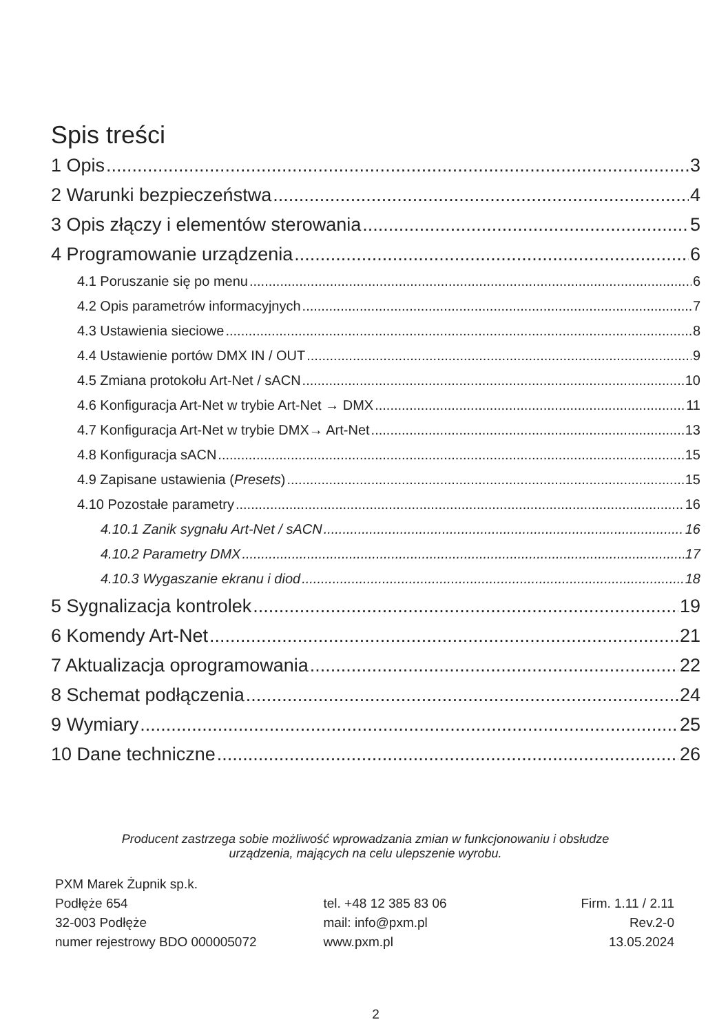Spis treści
1 Opis 3
2 Warunki bezpieczeństwa 4
3 Opis złączy i elementów sterowania 5
4 Programowanie urządzenia 6
4.1 Poruszanie się po menu 6
4.2 Opis parametrów informacyjnych 7
4.3 Ustawienia sieciowe 8
4.4 Ustawienie portów DMX IN / OUT 9
4.5 Zmiana protokołu Art-Net / sACN 10
4.6 Konfiguracja Art-Net w trybie Art-Net → DMX 11
4.7 Konfiguracja Art-Net w trybie DMX→ Art-Net 13
4.8 Konfiguracja sACN 15
4.9 Zapisane ustawienia (Presets) 15
4.10 Pozostałe parametry 16
4.10.1 Zanik sygnału Art-Net / sACN 16
4.10.2 Parametry DMX 17
4.10.3 Wygaszanie ekranu i diod 18
5 Sygnalizacja kontrolek 19
6 Komendy Art-Net 21
7 Aktualizacja oprogramowania 22
8 Schemat podłączenia 24
9 Wymiary 25
10 Dane techniczne 26
Producent zastrzega sobie możliwość wprowadzania zmian w funkcjonowaniu i obsłudze
urządzenia, mających na celu ulepszenie wyrobu.
PXM Marek Żupnik sp.k.
Podłęże 654
32-003 Podłęże
numer rejestrowy BDO 000005072
tel. +48 12 385 83 06
mail: info@pxm.pl
www.pxm.pl
Firm. 1.11 / 2.11
Rev.2-0
13.05.2024
2